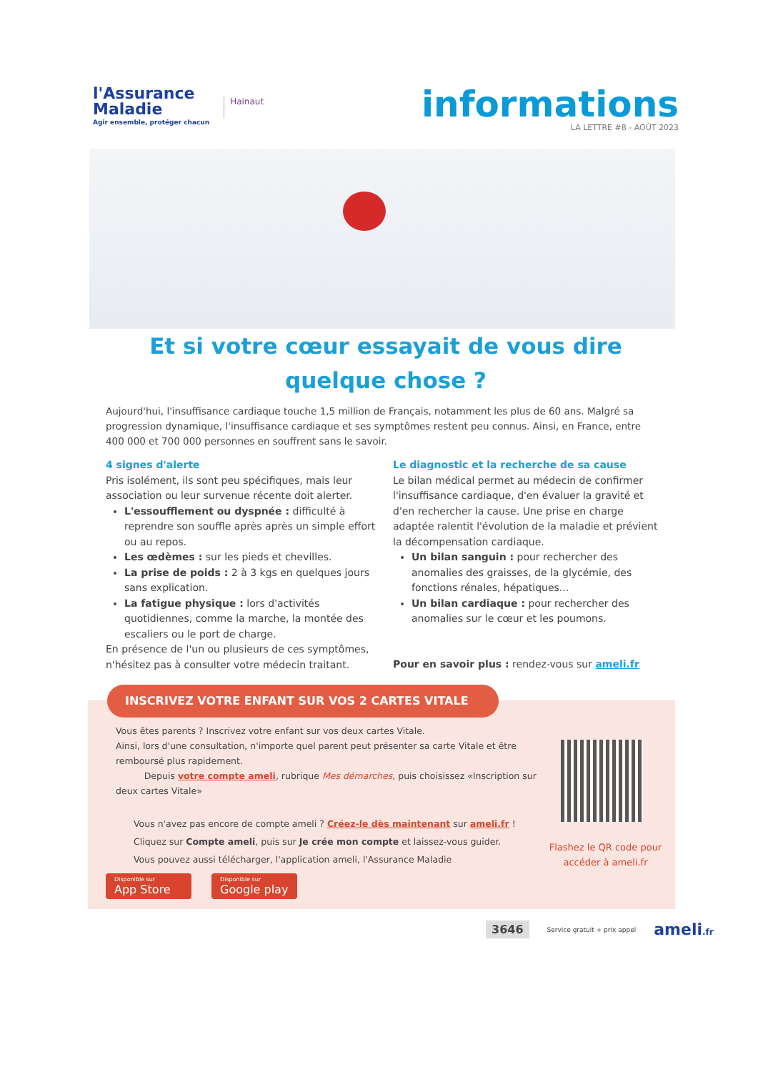l'Assurance
Maladie
Agir ensemble, protéger chacun
Hainaut
informations
LA LETTRE #8 - AOÛT 2023
Et si votre cœur essayait de vous dire
quelque chose ?
Aujourd'hui, l'insuffisance cardiaque touche 1,5 million de Français, notamment les plus de 60 ans. Malgré sa progression dynamique, l'insuffisance cardiaque et ses symptômes restent peu connus. Ainsi, en France, entre 400 000 et 700 000 personnes en souffrent sans le savoir.
4 signes d'alerte
Pris isolément, ils sont peu spécifiques, mais leur association ou leur survenue récente doit alerter.
L'essoufflement ou dyspnée : difficulté à reprendre son souffle après après un simple effort ou au repos.
Les œdèmes : sur les pieds et chevilles.
La prise de poids : 2 à 3 kgs en quelques jours sans explication.
La fatigue physique : lors d'activités quotidiennes, comme la marche, la montée des escaliers ou le port de charge.
En présence de l'un ou plusieurs de ces symptômes, n'hésitez pas à consulter votre médecin traitant.
Le diagnostic et la recherche de sa cause
Le bilan médical permet au médecin de confirmer l'insuffisance cardiaque, d'en évaluer la gravité et d'en rechercher la cause. Une prise en charge adaptée ralentit l'évolution de la maladie et prévient la décompensation cardiaque.
Un bilan sanguin : pour rechercher des anomalies des graisses, de la glycémie, des fonctions rénales, hépatiques...
Un bilan cardiaque : pour rechercher des anomalies sur le cœur et les poumons.
Pour en savoir plus : rendez-vous sur ameli.fr
INSCRIVEZ VOTRE ENFANT SUR VOS 2 CARTES VITALE
Vous êtes parents ? Inscrivez votre enfant sur vos deux cartes Vitale.
Ainsi, lors d'une consultation, n'importe quel parent peut présenter sa carte Vitale et être remboursé plus rapidement.
Depuis votre compte ameli, rubrique Mes démarches, puis choisissez «Inscription sur deux cartes Vitale»
Vous n'avez pas encore de compte ameli ? Créez-le dès maintenant sur ameli.fr !
Cliquez sur Compte ameli, puis sur Je crée mon compte et laissez-vous guider.
Vous pouvez aussi télécharger, l'application ameli, l'Assurance Maladie
Flashez le QR code pour accéder à ameli.fr
Disponible sur
App Store
Disponible sur
Google play
3646 Service gratuit + prix appel ameli.fr